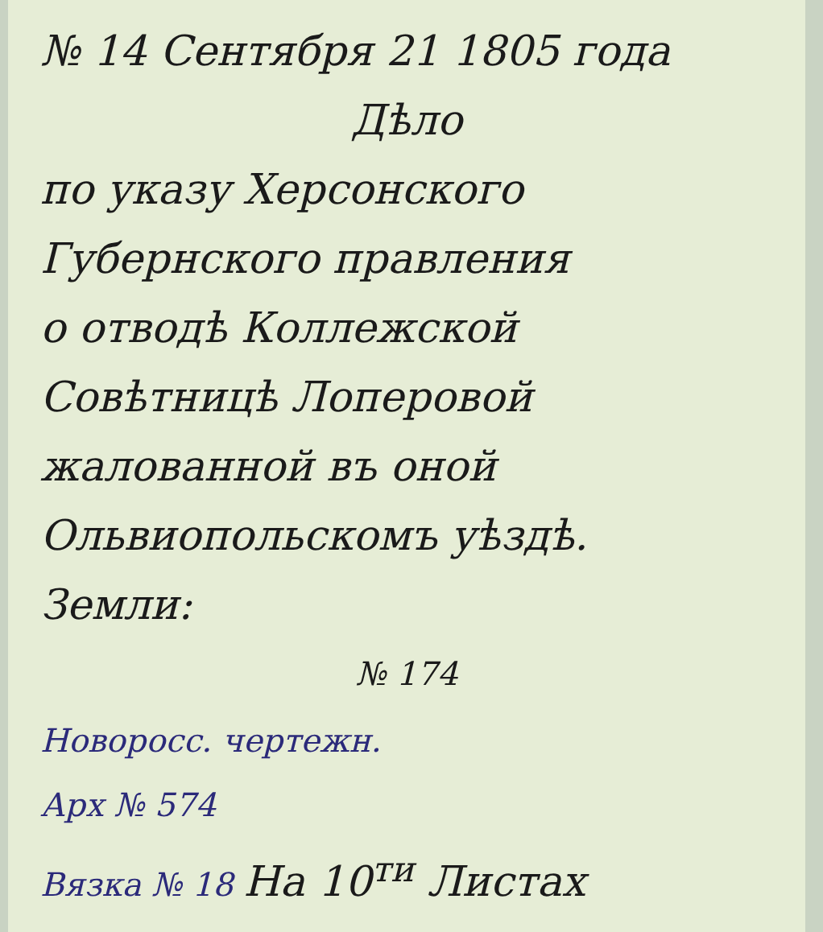№ 14 Сентября 21 1805 года
Дѣло
по указу Херсонского
Губернского правления
о отводѣ Коллежской
Совѣтницѣ Лоперовой
жалованной въ оной
Ольвиопольскомъ уѣздѣ.
Земли:
№ 174
Новоросс. чертежн.
Арх № 574
Вязка № 18 На 10<sup>ти</sup> Листах